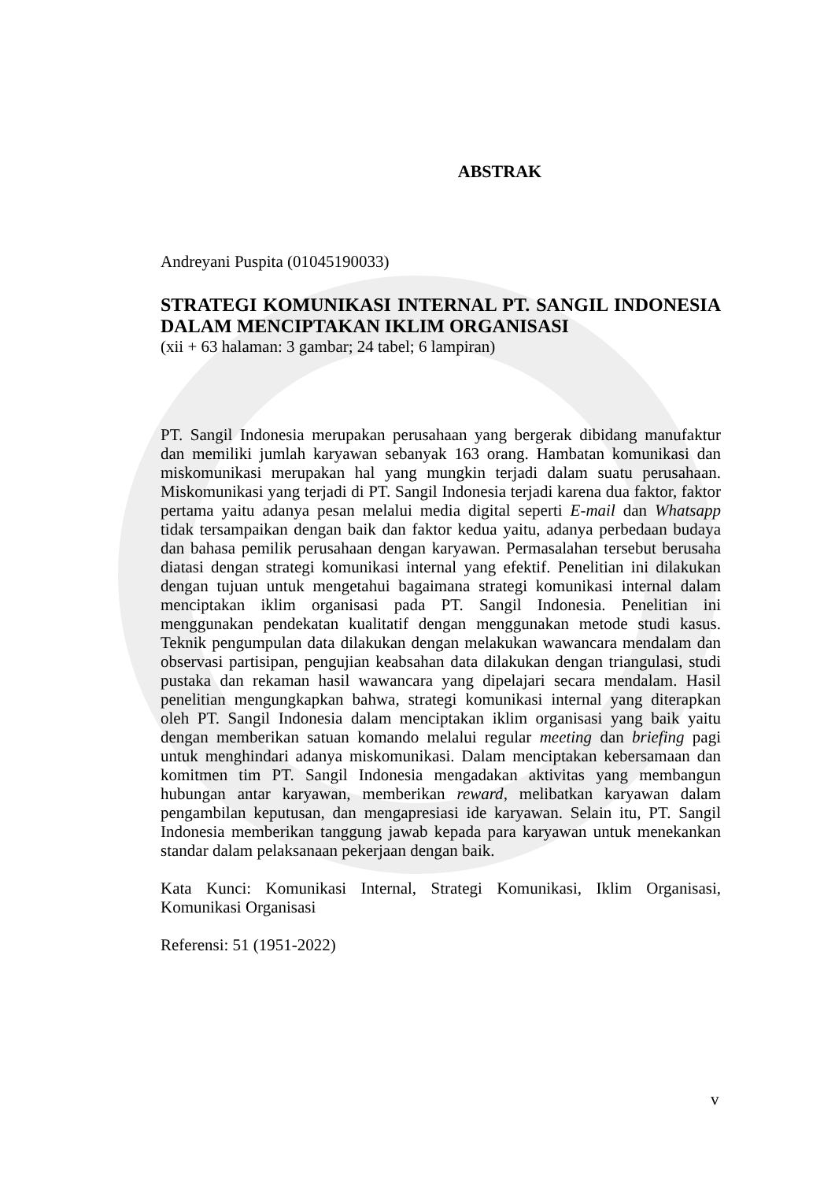ABSTRAK
Andreyani Puspita (01045190033)
STRATEGI KOMUNIKASI INTERNAL PT. SANGIL INDONESIA DALAM MENCIPTAKAN IKLIM ORGANISASI
(xii + 63 halaman: 3 gambar; 24 tabel; 6 lampiran)
PT. Sangil Indonesia merupakan perusahaan yang bergerak dibidang manufaktur dan memiliki jumlah karyawan sebanyak 163 orang. Hambatan komunikasi dan miskomunikasi merupakan hal yang mungkin terjadi dalam suatu perusahaan. Miskomunikasi yang terjadi di PT. Sangil Indonesia terjadi karena dua faktor, faktor pertama yaitu adanya pesan melalui media digital seperti E-mail dan Whatsapp tidak tersampaikan dengan baik dan faktor kedua yaitu, adanya perbedaan budaya dan bahasa pemilik perusahaan dengan karyawan. Permasalahan tersebut berusaha diatasi dengan strategi komunikasi internal yang efektif. Penelitian ini dilakukan dengan tujuan untuk mengetahui bagaimana strategi komunikasi internal dalam menciptakan iklim organisasi pada PT. Sangil Indonesia. Penelitian ini menggunakan pendekatan kualitatif dengan menggunakan metode studi kasus. Teknik pengumpulan data dilakukan dengan melakukan wawancara mendalam dan observasi partisipan, pengujian keabsahan data dilakukan dengan triangulasi, studi pustaka dan rekaman hasil wawancara yang dipelajari secara mendalam. Hasil penelitian mengungkapkan bahwa, strategi komunikasi internal yang diterapkan oleh PT. Sangil Indonesia dalam menciptakan iklim organisasi yang baik yaitu dengan memberikan satuan komando melalui regular meeting dan briefing pagi untuk menghindari adanya miskomunikasi. Dalam menciptakan kebersamaan dan komitmen tim PT. Sangil Indonesia mengadakan aktivitas yang membangun hubungan antar karyawan, memberikan reward, melibatkan karyawan dalam pengambilan keputusan, dan mengapresiasi ide karyawan. Selain itu, PT. Sangil Indonesia memberikan tanggung jawab kepada para karyawan untuk menekankan standar dalam pelaksanaan pekerjaan dengan baik.
Kata Kunci: Komunikasi Internal, Strategi Komunikasi, Iklim Organisasi, Komunikasi Organisasi
Referensi: 51 (1951-2022)
v